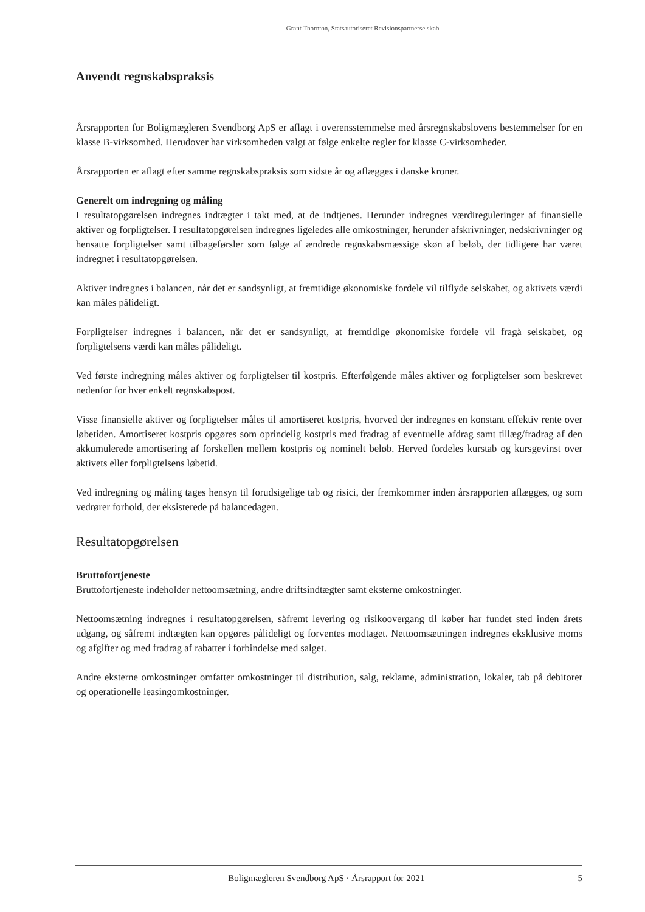Grant Thornton, Statsautoriseret Revisionspartnerselskab
Anvendt regnskabspraksis
Årsrapporten for Boligmægleren Svendborg ApS er aflagt i overensstemmelse med årsregnskabslovens bestemmelser for en klasse B-virksomhed. Herudover har virksomheden valgt at følge enkelte regler for klasse C-virksomheder.
Årsrapporten er aflagt efter samme regnskabspraksis som sidste år og aflægges i danske kroner.
Generelt om indregning og måling
I resultatopgørelsen indregnes indtægter i takt med, at de indtjenes. Herunder indregnes værdireguleringer af finansielle aktiver og forpligtelser. I resultatopgørelsen indregnes ligeledes alle omkostninger, herunder afskrivninger, nedskrivninger og hensatte forpligtelser samt tilbageførsler som følge af ændrede regnskabsmæssige skøn af beløb, der tidligere har været indregnet i resultatopgørelsen.
Aktiver indregnes i balancen, når det er sandsynligt, at fremtidige økonomiske fordele vil tilflyde selskabet, og aktivets værdi kan måles pålideligt.
Forpligtelser indregnes i balancen, når det er sandsynligt, at fremtidige økonomiske fordele vil fragå selskabet, og forpligtelsens værdi kan måles pålideligt.
Ved første indregning måles aktiver og forpligtelser til kostpris. Efterfølgende måles aktiver og forpligtelser som beskrevet nedenfor for hver enkelt regnskabspost.
Visse finansielle aktiver og forpligtelser måles til amortiseret kostpris, hvorved der indregnes en konstant effektiv rente over løbetiden. Amortiseret kostpris opgøres som oprindelig kostpris med fradrag af eventuelle afdrag samt tillæg/fradrag af den akkumulerede amortisering af forskellen mellem kostpris og nominelt beløb. Herved fordeles kurstab og kursgevinst over aktivets eller forpligtelsens løbetid.
Ved indregning og måling tages hensyn til forudsigelige tab og risici, der fremkommer inden årsrapporten aflægges, og som vedrører forhold, der eksisterede på balancedagen.
Resultatopgørelsen
Bruttofortjeneste
Bruttofortjeneste indeholder nettoomsætning, andre driftsindtægter samt eksterne omkostninger.
Nettoomsætning indregnes i resultatopgørelsen, såfremt levering og risikoovergang til køber har fundet sted inden årets udgang, og såfremt indtægten kan opgøres pålideligt og forventes modtaget. Nettoomsætningen indregnes eksklusive moms og afgifter og med fradrag af rabatter i forbindelse med salget.
Andre eksterne omkostninger omfatter omkostninger til distribution, salg, reklame, administration, lokaler, tab på debitorer og operationelle leasingomkostninger.
Boligmægleren Svendborg ApS · Årsrapport for 2021 5